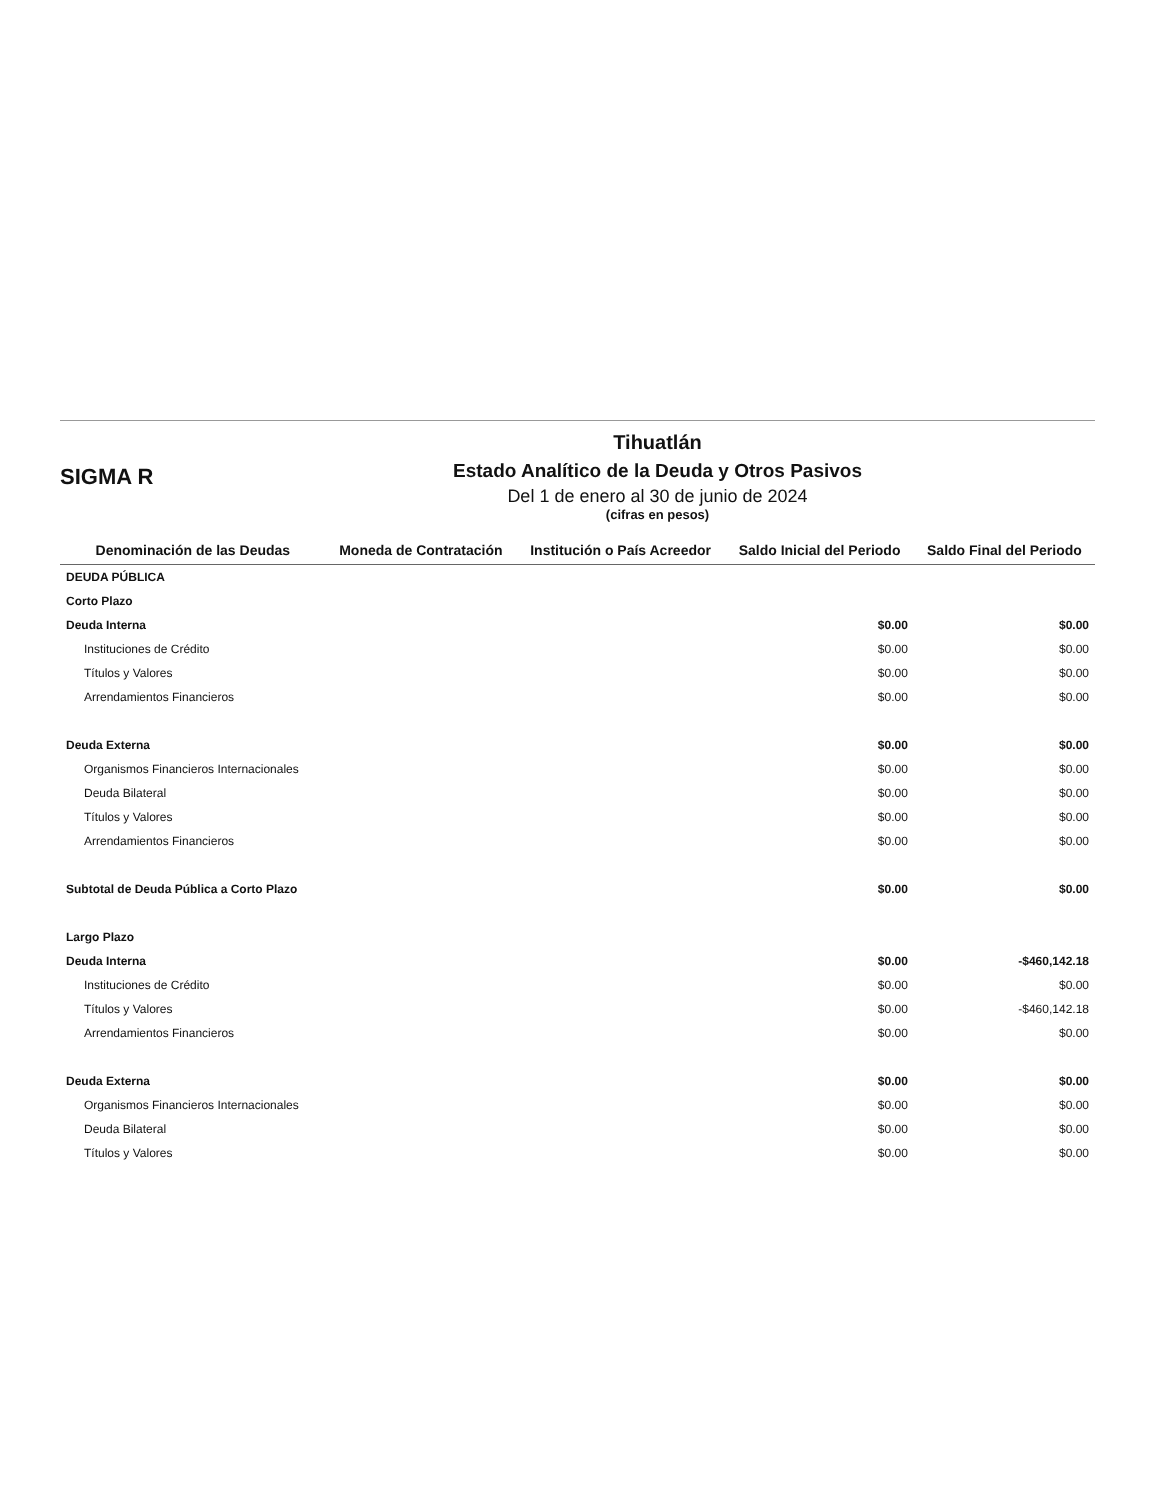SIGMA R
Tihuatlán
Estado Analítico de la Deuda y Otros Pasivos
Del 1 de enero al 30 de junio de 2024
(cifras en pesos)
| Denominación de las Deudas | Moneda de Contratación | Institución o País Acreedor | Saldo Inicial del Periodo | Saldo Final del Periodo |
| --- | --- | --- | --- | --- |
| DEUDA PÚBLICA | | | | |
| Corto Plazo | | | | |
| Deuda Interna | | | $0.00 | $0.00 |
| Instituciones de Crédito | | | $0.00 | $0.00 |
| Títulos y Valores | | | $0.00 | $0.00 |
| Arrendamientos Financieros | | | $0.00 | $0.00 |
| Deuda Externa | | | $0.00 | $0.00 |
| Organismos Financieros Internacionales | | | $0.00 | $0.00 |
| Deuda Bilateral | | | $0.00 | $0.00 |
| Títulos y Valores | | | $0.00 | $0.00 |
| Arrendamientos Financieros | | | $0.00 | $0.00 |
| Subtotal de Deuda Pública a Corto Plazo | | | $0.00 | $0.00 |
| Largo Plazo | | | | |
| Deuda Interna | | | $0.00 | -$460,142.18 |
| Instituciones de Crédito | | | $0.00 | $0.00 |
| Títulos y Valores | | | $0.00 | -$460,142.18 |
| Arrendamientos Financieros | | | $0.00 | $0.00 |
| Deuda Externa | | | $0.00 | $0.00 |
| Organismos Financieros Internacionales | | | $0.00 | $0.00 |
| Deuda Bilateral | | | $0.00 | $0.00 |
| Títulos y Valores | | | $0.00 | $0.00 |